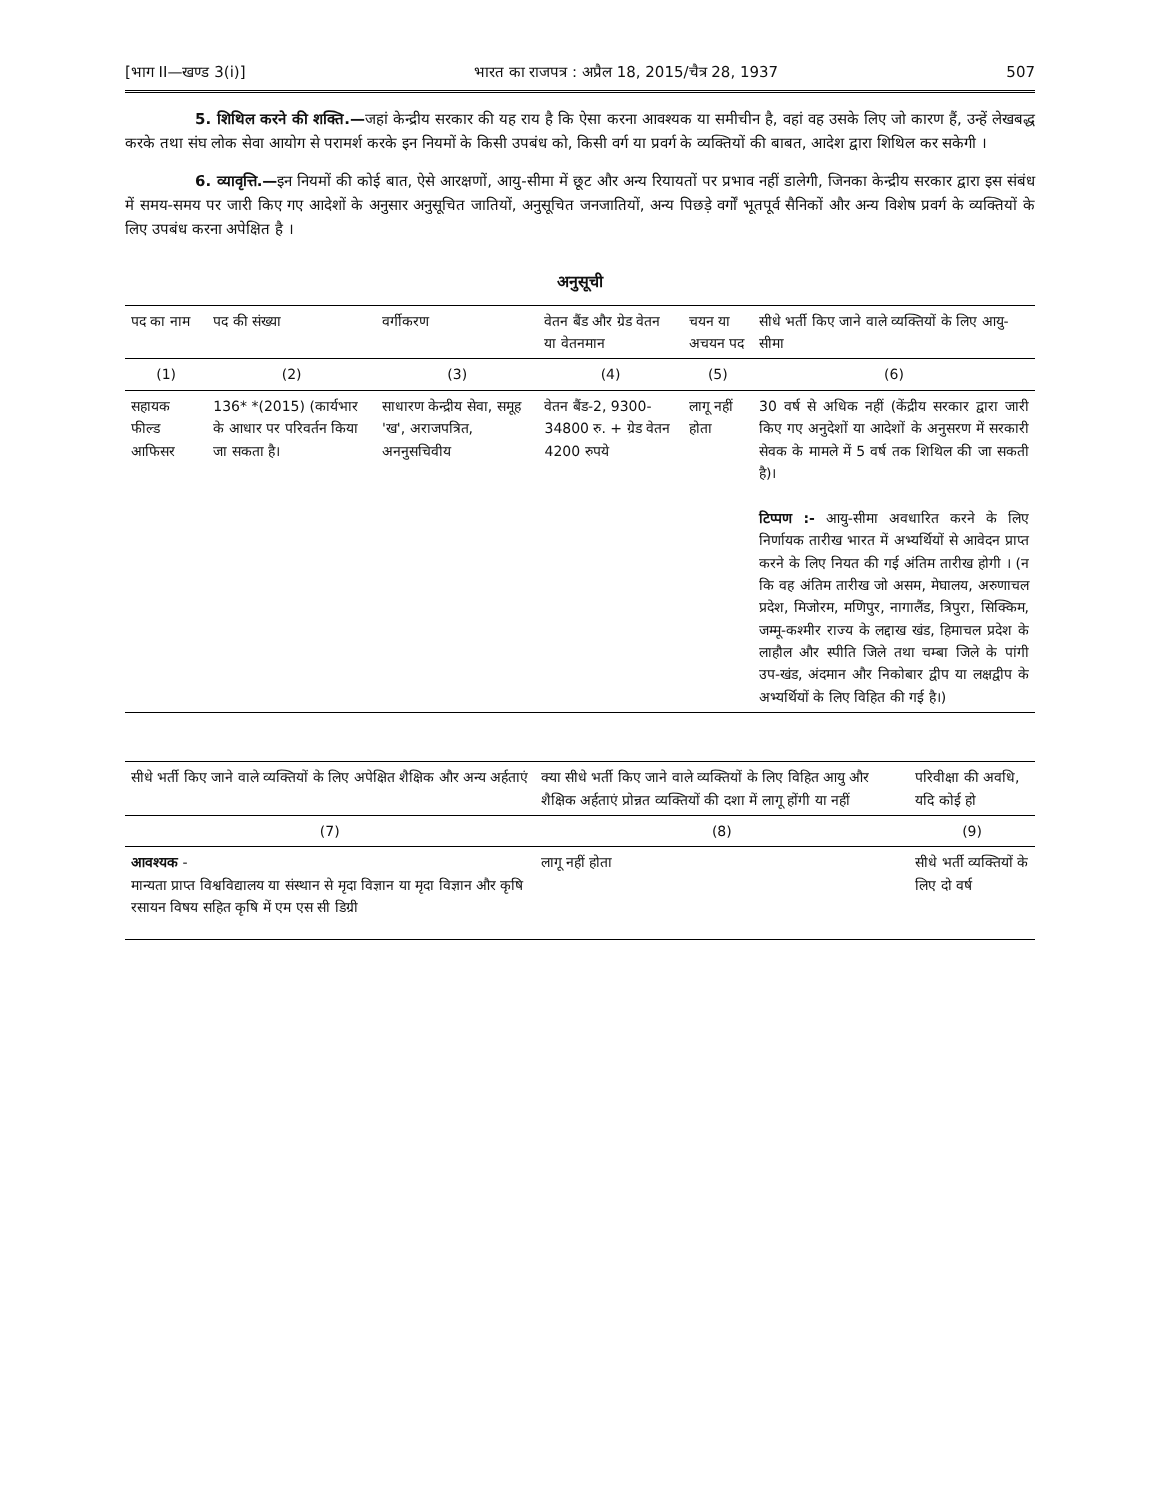[भाग II—खण्ड 3(i)] भारत का राजपत्र : अप्रैल 18, 2015/चैत्र 28, 1937 507
5. शिथिल करने की शक्ति.—जहां केन्द्रीय सरकार की यह राय है कि ऐसा करना आवश्यक या समीचीन है, वहां वह उसके लिए जो कारण हैं, उन्हें लेखबद्ध करके तथा संघ लोक सेवा आयोग से परामर्श करके इन नियमों के किसी उपबंध को, किसी वर्ग या प्रवर्ग के व्यक्तियों की बाबत, आदेश द्वारा शिथिल कर सकेगी ।
6. व्यावृत्ति.—इन नियमों की कोई बात, ऐसे आरक्षणों, आयु-सीमा में छूट और अन्य रियायतों पर प्रभाव नहीं डालेगी, जिनका केन्द्रीय सरकार द्वारा इस संबंध में समय-समय पर जारी किए गए आदेशों के अनुसार अनुसूचित जातियों, अनुसूचित जनजातियों, अन्य पिछड़े वर्गों भूतपूर्व सैनिकों और अन्य विशेष प्रवर्ग के व्यक्तियों के लिए उपबंध करना अपेक्षित है ।
अनुसूची
| पद का नाम | पद की संख्या | वर्गीकरण | वेतन बैंड और ग्रेड वेतन या वेतनमान | चयन या अचयन पद | सीधे भर्ती किए जाने वाले व्यक्तियों के लिए आयु-सीमा |
| --- | --- | --- | --- | --- | --- |
| (1) | (2) | (3) | (4) | (5) | (6) |
| सहायक फील्ड आफिसर | 136* *(2015) (कार्यभार के आधार पर परिवर्तन किया जा सकता है। | साधारण केन्द्रीय सेवा, समूह 'ख', अराजपत्रित, अननुसचिवीय | वेतन बैंड-2, 9300-34800 रु. + ग्रेड वेतन 4200 रुपये | लागू नहीं होता | 30 वर्ष से अधिक नहीं (केंद्रीय सरकार द्वारा जारी किए गए अनुदेशों या आदेशों के अनुसरण में सरकारी सेवक के मामले में 5 वर्ष तक शिथिल की जा सकती है)। टिप्पण :- आयु-सीमा अवधारित करने के लिए निर्णायक तारीख भारत में अभ्यर्थियों से आवेदन प्राप्त करने के लिए नियत की गई अंतिम तारीख होगी । (न कि वह अंतिम तारीख जो असम, मेघालय, अरुणाचल प्रदेश, मिजोरम, मणिपुर, नागालैंड, त्रिपुरा, सिक्किम, जम्मू-कश्मीर राज्य के लद्दाख खंड, हिमाचल प्रदेश के लाहौल और स्पीति जिले तथा चम्बा जिले के पांगी उप-खंड, अंदमान और निकोबार द्वीप या लक्षद्वीप के अभ्यर्थियों के लिए विहित की गई है।) |
| सीधे भर्ती किए जाने वाले व्यक्तियों के लिए अपेक्षित शैक्षिक और अन्य अर्हताएं | क्या सीधे भर्ती किए जाने वाले व्यक्तियों के लिए विहित आयु और शैक्षिक अर्हताएं प्रोन्नत व्यक्तियों की दशा में लागू होंगी या नहीं | परिवीक्षा की अवधि, यदि कोई हो |
| --- | --- | --- |
| (7) | (8) | (9) |
| आवश्यक - मान्यता प्राप्त विश्वविद्यालय या संस्थान से मृदा विज्ञान या मृदा विज्ञान और कृषि रसायन विषय सहित कृषि में एम एस सी डिग्री | लागू नहीं होता | सीधे भर्ती व्यक्तियों के लिए दो वर्ष |